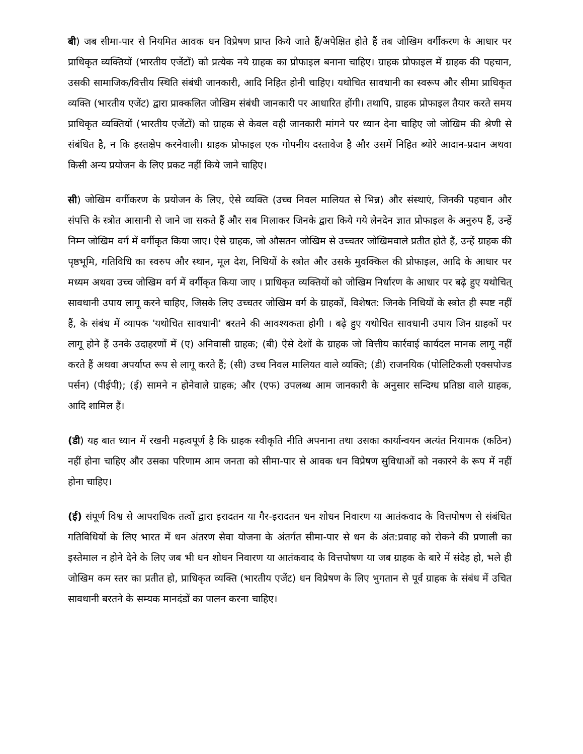बी) जब सीमा-पार से नियमित आवक धन विप्रेषण प्राप्त किये जाते हैं/अपेक्षित होते हैं तब जोखिम वर्गीकरण के आधार पर प्राधिकृत व्यक्तियों (भारतीय एजेंटों) को प्रत्येक नये ग्राहक का प्रोफाइल बनाना चाहिए। ग्राहक प्रोफाइल में ग्राहक की पहचान, उसकी सामाजिक/वित्तीय स्थिति संबंधी जानकारी, आदि निहित होनी चाहिए। यथोचित सावधानी का स्वरूप और सीमा प्राधिकृत व्यक्ति (भारतीय एजेंट) द्वारा प्राक्कलित जोखिम संबंधी जानकारी पर आधारित होंगी। तथापि, ग्राहक प्रोफाइल तैयार करते समय प्राधिकृत व्यक्तियों (भारतीय एजेंटों) को ग्राहक से केवल वही जानकारी मांगने पर ध्यान देना चाहिए जो जोखिम की श्रेणी से संबंधित है, न कि हस्तक्षेप करनेवाली। ग्राहक प्रोफाइल एक गोपनीय दस्तावेज है और उसमें निहित ब्योरे आदान-प्रदान अथवा किसी अन्य प्रयोजन के लिए प्रकट नहीं किये जाने चाहिए।
सी) जोखिम वर्गीकरण के प्रयोजन के लिए, ऐसे व्यक्ति (उच्च निवल मालियत से भिन्न) और संस्थाएं, जिनकी पहचान और संपत्ति के स्त्रोत आसानी से जाने जा सकते हैं और सब मिलाकर जिनके द्वारा किये गये लेनदेन ज्ञात प्रोफाइल के अनुरुप हैं, उन्हें निम्न जोखिम वर्ग में वर्गीकृत किया जाए। ऐसे ग्राहक, जो औसतन जोखिम से उच्चतर जोखिमवाले प्रतीत होते हैं, उन्हें ग्राहक की पृष्ठभूमि, गतिविधि का स्वरुप और स्थान, मूल देश, निधियों के स्त्रोत और उसके मुवक्किल की प्रोफाइल, आदि के आधार पर मध्यम अथवा उच्च जोखिम वर्ग में वर्गीकृत किया जाए । प्राधिकृत व्यक्तियों को जोखिम निर्धारण के आधार पर बढ़े हुए यथोचित् सावधानी उपाय लागू करने चाहिए, जिसके लिए उच्चतर जोखिम वर्ग के ग्राहकों, विशेषत: जिनके निधियों के स्त्रोत ही स्पष्ट नहीं हैं, के संबंध में व्यापक 'यथोचित सावधानी' बरतने की आवश्यकता होगी । बढ़े हुए यथोचित सावधानी उपाय जिन ग्राहकों पर लागू होने हैं उनके उदाहरणों में (ए) अनिवासी ग्राहक; (बी) ऐसे देशों के ग्राहक जो वित्तीय कार्रवाई कार्यदल मानक लागू नहीं करते हैं अथवा अपर्याप्त रूप से लागू करते हैं; (सी) उच्च निवल मालियत वाले व्यक्ति; (डी) राजनयिक (पोलिटिकली एक्सपोज्ड पर्सन) (पीईपी); (ई) सामने न होनेवाले ग्राहक; और (एफ) उपलब्ध आम जानकारी के अनुसार सन्दिग्ध प्रतिष्ठा वाले ग्राहक, आदि शामिल हैं।
(डी) यह बात ध्यान में रखनी महत्वपूर्ण है कि ग्राहक स्वीकृति नीति अपनाना तथा उसका कार्यान्वयन अत्यंत नियामक (कठिन) नहीं होना चाहिए और उसका परिणाम आम जनता को सीमा-पार से आवक धन विप्रेषण सुविधाओं को नकारने के रूप में नहीं होना चाहिए।
(ई) संपूर्ण विश्व से आपराधिक तत्वों द्वारा इरादतन या गैर-इरादतन धन शोधन निवारण या आतंकवाद के वित्तपोषण से संबंधित गतिविधियों के लिए भारत में धन अंतरण सेवा योजना के अंतर्गत सीमा-पार से धन के अंत:प्रवाह को रोकने की प्रणाली का इस्तेमाल न होने देने के लिए जब भी धन शोधन निवारण या आतंकवाद के वित्तपोषण या जब ग्राहक के बारे में संदेह हो, भले ही जोखिम कम स्तर का प्रतीत हो, प्राधिकृत व्यक्ति (भारतीय एजेंट) धन विप्रेषण के लिए भुगतान से पूर्व ग्राहक के संबंध में उचित सावधानी बरतने के सम्यक मानदंडों का पालन करना चाहिए।